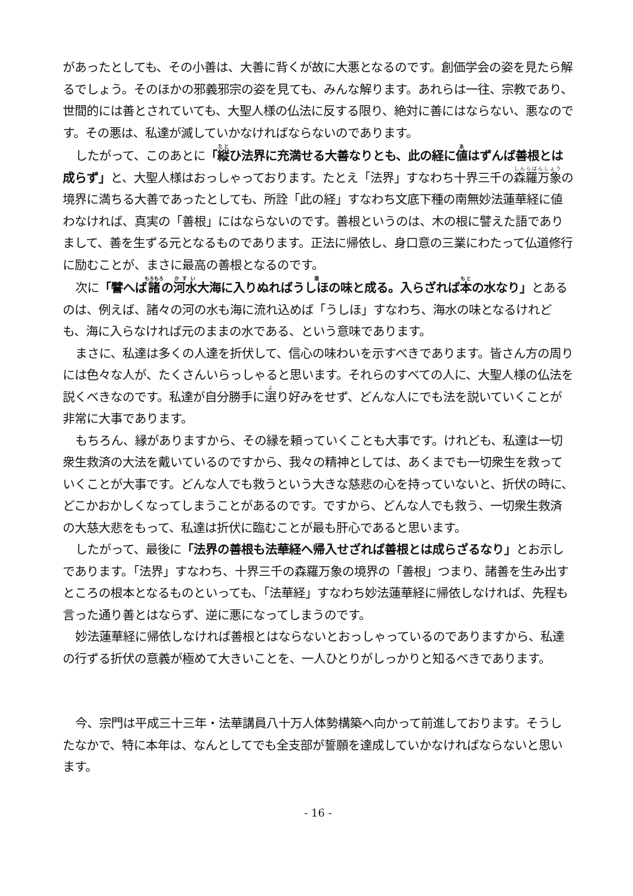があったとしても、その小善は、大善に背くが故に大悪となるのです。創価学会の姿を見たら解るでしょう。そのほかの邪義邪宗の姿を見ても、みんな解ります。あれらは一往、宗教であり、世間的には善とされていても、大聖人様の仏法に反する限り、絶対に善にはならない、悪なのです。その悪は、私達が滅していかなければならないのであります。
したがって、このあとに「縦ひ法界に充満せる大善なりとも、此の経に値はずんば善根とは成らず」と、大聖人様はおっしゃっております。たとえ「法界」すなわち十界三千の森羅万象の境界に満ちる大善であったとしても、所詮「此の経」すなわち文底下種の南無妙法蓮華経に値わなければ、真実の「善根」にはならないのです。善根というのは、木の根に譬えた語でありまして、善を生ずる元となるものであります。正法に帰依し、身口意の三業にわたって仏道修行に励むことが、まさに最高の善根となるのです。
次に「譬へば諸の河水大海に入りぬればうしほの味と成る。入らざれば本の水なり」とあるのは、例えば、諸々の河の水も海に流れ込めば「うしほ」すなわち、海水の味となるけれども、海に入らなければ元のままの水である、という意味であります。
まさに、私達は多くの人達を折伏して、信心の味わいを示すべきであります。皆さん方の周りには色々な人が、たくさんいらっしゃると思います。それらのすべての人に、大聖人様の仏法を説くべきなのです。私達が自分勝手に選り好みをせず、どんな人にでも法を説いていくことが非常に大事であります。
もちろん、縁がありますから、その縁を頼っていくことも大事です。けれども、私達は一切衆生救済の大法を戴いているのですから、我々の精神としては、あくまでも一切衆生を救っていくことが大事です。どんな人でも救うという大きな慈悲の心を持っていないと、折伏の時に、どこかおかしくなってしまうことがあるのです。ですから、どんな人でも救う、一切衆生救済の大慈大悲をもって、私達は折伏に臨むことが最も肝心であると思います。
したがって、最後に「法界の善根も法華経へ帰入せざれば善根とは成らざるなり」とお示しであります。「法界」すなわち、十界三千の森羅万象の境界の「善根」つまり、諸善を生み出すところの根本となるものといっても、「法華経」すなわち妙法蓮華経に帰依しなければ、先程も言った通り善とはならず、逆に悪になってしまうのです。
妙法蓮華経に帰依しなければ善根とはならないとおっしゃっているのでありますから、私達の行ずる折伏の意義が極めて大きいことを、一人ひとりがしっかりと知るべきであります。
今、宗門は平成三十三年・法華講員八十万人体勢構築へ向かって前進しております。そうしたなかで、特に本年は、なんとしてでも全支部が誓願を達成していかなければならないと思います。
- 16 -